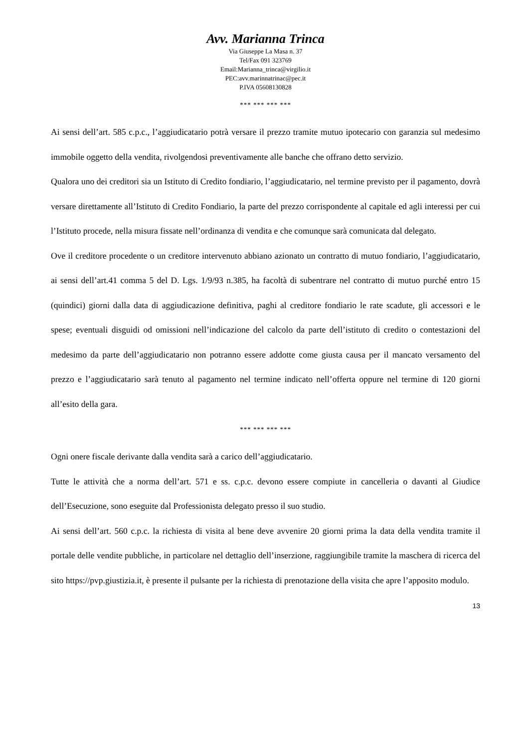Avv. Marianna Trinca
Via Giuseppe La Masa n. 37
Tel/Fax 091 323769
Email:Marianna_trinca@virgilio.it
PEC:avv.marinnatrinac@pec.it
P.IVA 05608130828
*** *** *** ***
Ai sensi dell’art. 585 c.p.c., l’aggiudicatario potrà versare il prezzo tramite mutuo ipotecario con garanzia sul medesimo immobile oggetto della vendita, rivolgendosi preventivamente alle banche che offrano detto servizio.
Qualora uno dei creditori sia un Istituto di Credito fondiario, l’aggiudicatario, nel termine previsto per il pagamento, dovrà versare direttamente all’Istituto di Credito Fondiario, la parte del prezzo corrispondente al capitale ed agli interessi per cui l’Istituto procede, nella misura fissate nell’ordinanza di vendita e che comunque sarà comunicata dal delegato.
Ove il creditore procedente o un creditore intervenuto abbiano azionato un contratto di mutuo fondiario, l’aggiudicatario, ai sensi dell’art.41 comma 5 del D. Lgs. 1/9/93 n.385, ha facoltà di subentrare nel contratto di mutuo purché entro 15 (quindici) giorni dalla data di aggiudicazione definitiva, paghi al creditore fondiario le rate scadute, gli accessori e le spese; eventuali disguidi od omissioni nell’indicazione del calcolo da parte dell’istituto di credito o contestazioni del medesimo da parte dell’aggiudicatario non potranno essere addotte come giusta causa per il mancato versamento del prezzo e l’aggiudicatario sarà tenuto al pagamento nel termine indicato nell’offerta oppure nel termine di 120 giorni all’esito della gara.
*** *** *** ***
Ogni onere fiscale derivante dalla vendita sarà a carico dell’aggiudicatario.
Tutte le attività che a norma dell’art. 571 e ss. c.p.c. devono essere compiute in cancelleria o davanti al Giudice dell’Esecuzione, sono eseguite dal Professionista delegato presso il suo studio.
Ai sensi dell’art. 560 c.p.c. la richiesta di visita al bene deve avvenire 20 giorni prima la data della vendita tramite il portale delle vendite pubbliche, in particolare nel dettaglio dell’inserzione, raggiungibile tramite la maschera di ricerca del sito https://pvp.giustizia.it, è presente il pulsante per la richiesta di prenotazione della visita che apre l’apposito modulo.
13